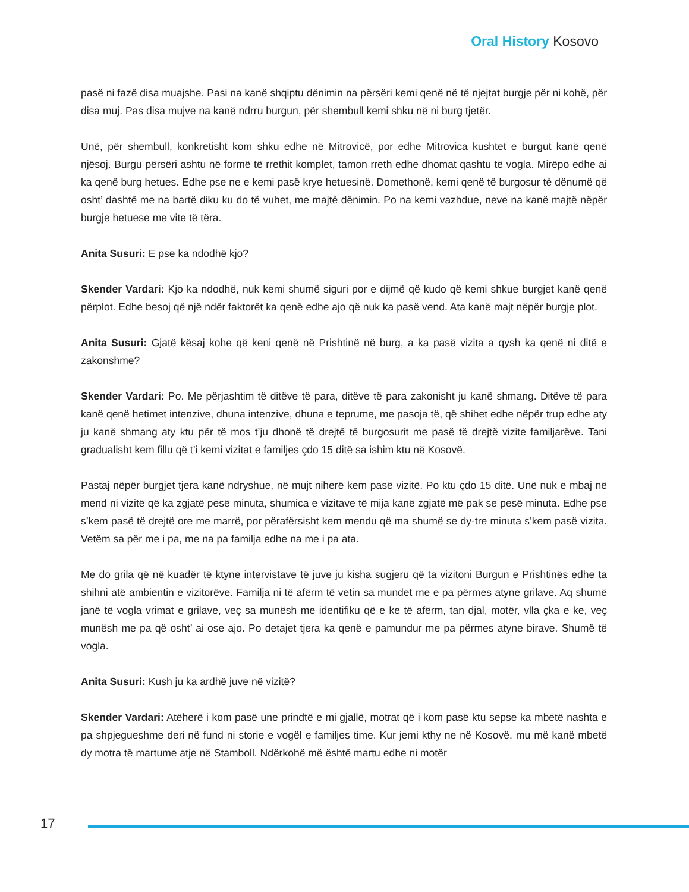Oral History Kosovo
pasë ni fazë disa muajshe. Pasi na kanë shqiptu dënimin na përsëri kemi qenë në të njejtat burgje për ni kohë, për disa muj. Pas disa mujve na kanë ndrru burgun, për shembull kemi shku në ni burg tjetër.
Unë, për shembull, konkretisht kom shku edhe në Mitrovicë, por edhe Mitrovica kushtet e burgut kanë qenë njësoj. Burgu përsëri ashtu në formë të rrethit komplet, tamon rreth edhe dhomat qashtu të vogla. Mirëpo edhe ai ka qenë burg hetues. Edhe pse ne e kemi pasë krye hetuesinë. Domethonë, kemi qenë të burgosur të dënumë që osht’ dashtë me na bartë diku ku do të vuhet, me majtë dënimin. Po na kemi vazhdue, neve na kanë majtë nëpër burgje hetuese me vite të tëra.
Anita Susuri: E pse ka ndodhë kjo?
Skender Vardari: Kjo ka ndodhë, nuk kemi shumë siguri por e dijmë që kudo që kemi shkue burgjet kanë qenë përplot. Edhe besoj që një ndër faktorët ka qenë edhe ajo që nuk ka pasë vend. Ata kanë majt nëpër burgje plot.
Anita Susuri: Gjatë kësaj kohe që keni qenë në Prishtinë në burg, a ka pasë vizita a qysh ka qenë ni ditë e zakonshme?
Skender Vardari: Po. Me përjashtim të ditëve të para, ditëve të para zakonisht ju kanë shmang. Ditëve të para kanë qenë hetimet intenzive, dhuna intenzive, dhuna e teprume, me pasoja të, që shihet edhe nëpër trup edhe aty ju kanë shmang aty ktu për të mos t’ju dhonë të drejtë të burgosurit me pasë të drejtë vizite familjarëve. Tani gradualisht kem fillu që t’i kemi vizitat e familjes çdo 15 ditë sa ishim ktu në Kosovë.
Pastaj nëpër burgjet tjera kanë ndryshue, në mujt niherë kem pasë vizitë. Po ktu çdo 15 ditë. Unë nuk e mbaj në mend ni vizitë që ka zgjatë pesë minuta, shumica e vizitave të mija kanë zgjatë më pak se pesë minuta. Edhe pse s’kem pasë të drejtë ore me marrë, por përafërsisht kem mendu që ma shumë se dy-tre minuta s’kem pasë vizita. Vetëm sa për me i pa, me na pa familja edhe na me i pa ata.
Me do grila që në kuadër të ktyne intervistave të juve ju kisha sugjeru që ta vizitoni Burgun e Prishtinës edhe ta shihni atë ambientin e vizitorëve. Familja ni të afërm të vetin sa mundet me e pa përmes atyne grilave. Aq shumë janë të vogla vrimat e grilave, veç sa munësh me identifiku që e ke të afërm, tan djal, motër, vlla çka e ke, veç munësh me pa që osht’ ai ose ajo. Po detajet tjera ka qenë e pamundur me pa përmes atyne birave. Shumë të vogla.
Anita Susuri: Kush ju ka ardhë juve në vizitë?
Skender Vardari: Atëherë i kom pasë une prindtë e mi gjallë, motrat që i kom pasë ktu sepse ka mbetë nashta e pa shpjegueshme deri në fund ni storie e vogël e familjes time. Kur jemi kthy ne në Kosovë, mu më kanë mbetë dy motra të martume atje në Stamboll. Ndërkohë më është martu edhe ni motër
17